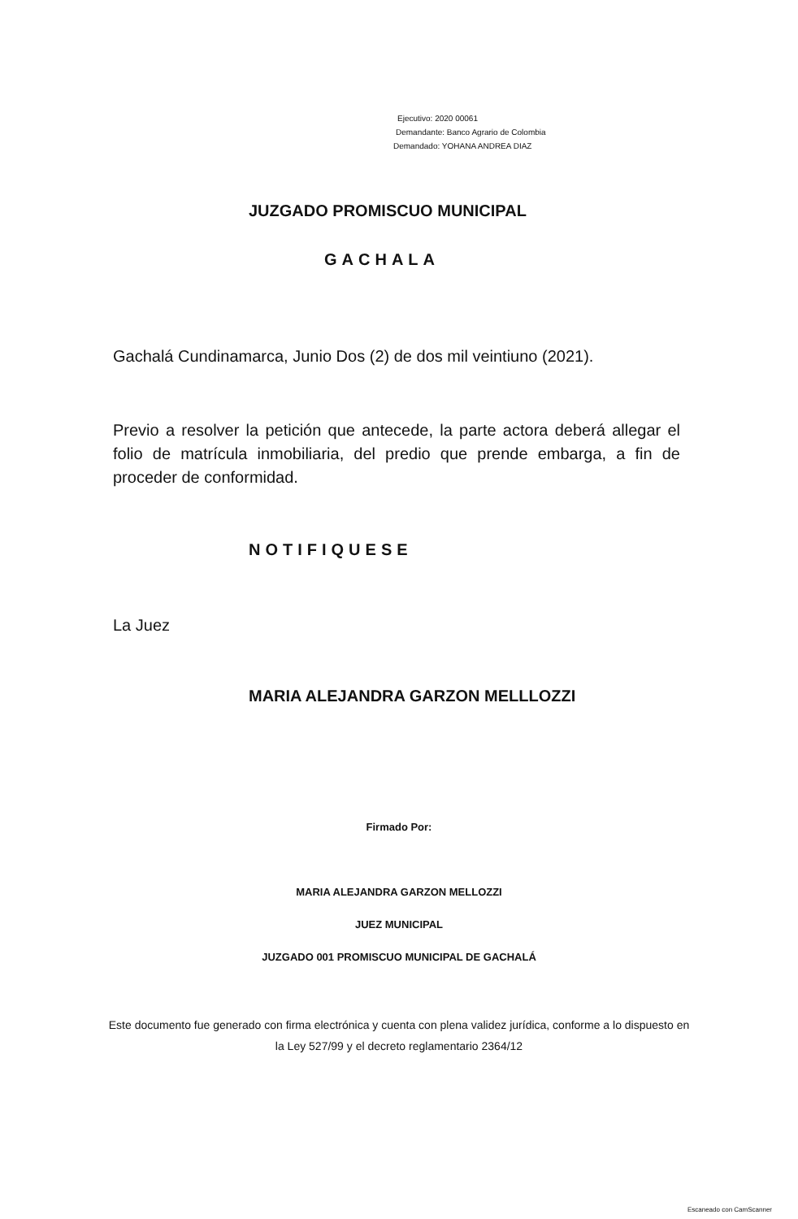Ejecutivo: 2020 00061
Demandante: Banco Agrario de Colombia
Demandado: YOHANA ANDREA DIAZ
JUZGADO PROMISCUO MUNICIPAL
GACHALA
Gachalá Cundinamarca, Junio Dos (2) de dos mil veintiuno (2021).
Previo a resolver la petición que antecede, la parte actora deberá allegar el folio de matrícula inmobiliaria, del predio que prende embarga, a fin de proceder de conformidad.
NOTIFIQUESE
La Juez
MARIA ALEJANDRA GARZON MELLLOZZI
Firmado Por:
MARIA ALEJANDRA GARZON MELLOZZI
JUEZ MUNICIPAL
JUZGADO 001 PROMISCUO MUNICIPAL DE GACHALÁ
Este documento fue generado con firma electrónica y cuenta con plena validez jurídica, conforme a lo dispuesto en la Ley 527/99 y el decreto reglamentario 2364/12
Escaneado con CamScanner